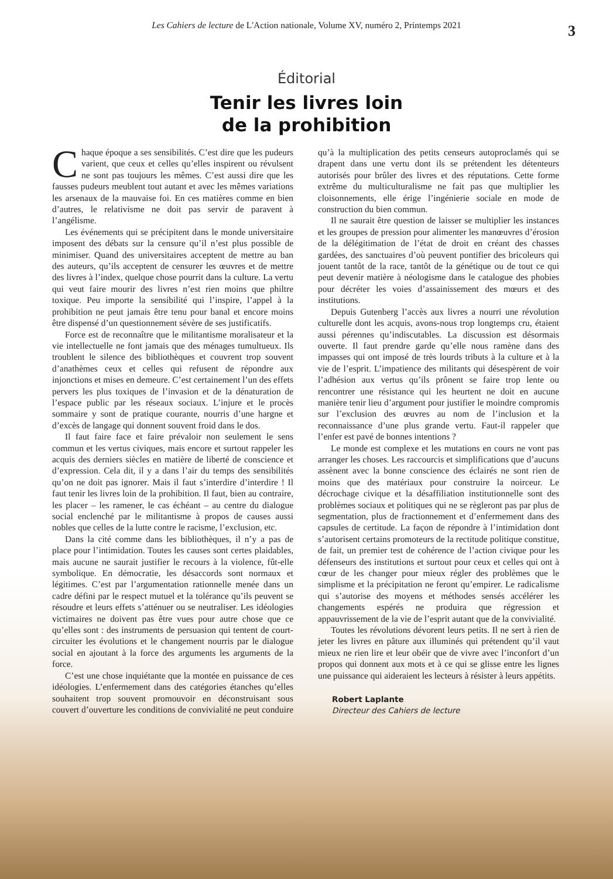Les Cahiers de lecture de L'Action nationale, Volume XV, numéro 2, Printemps 2021
3
Éditorial
Tenir les livres loin
de la prohibition
Chaque époque a ses sensibilités. C’est dire que les pudeurs varient, que ceux et celles qu’elles inspirent ou révulsent ne sont pas toujours les mêmes. C’est aussi dire que les fausses pudeurs meublent tout autant et avec les mêmes variations les arsenaux de la mauvaise foi. En ces matières comme en bien d’autres, le relativisme ne doit pas servir de paravent à l’angélisme.
Les événements qui se précipitent dans le monde universitaire imposent des débats sur la censure qu’il n’est plus possible de minimiser. Quand des universitaires acceptent de mettre au ban des auteurs, qu’ils acceptent de censurer les œuvres et de mettre des livres à l’index, quelque chose pourrit dans la culture. La vertu qui veut faire mourir des livres n’est rien moins que philtre toxique. Peu importe la sensibilité qui l’inspire, l’appel à la prohibition ne peut jamais être tenu pour banal et encore moins être dispensé d’un questionnement sévère de ses justificatifs.
Force est de reconnaître que le militantisme moralisateur et la vie intellectuelle ne font jamais que des ménages tumultueux. Ils troublent le silence des bibliothèques et couvrent trop souvent d’anathèmes ceux et celles qui refusent de répondre aux injonctions et mises en demeure. C’est certainement l’un des effets pervers les plus toxiques de l’invasion et de la dénaturation de l’espace public par les réseaux sociaux. L’injure et le procès sommaire y sont de pratique courante, nourris d’une hargne et d’excès de langage qui donnent souvent froid dans le dos.
Il faut faire face et faire prévaloir non seulement le sens commun et les vertus civiques, mais encore et surtout rappeler les acquis des derniers siècles en matière de liberté de conscience et d’expression. Cela dit, il y a dans l’air du temps des sensibilités qu’on ne doit pas ignorer. Mais il faut s’interdire d’interdire ! Il faut tenir les livres loin de la prohibition. Il faut, bien au contraire, les placer – les ramener, le cas échéant – au centre du dialogue social enclenché par le militantisme à propos de causes aussi nobles que celles de la lutte contre le racisme, l’exclusion, etc.
Dans la cité comme dans les bibliothèques, il n’y a pas de place pour l’intimidation. Toutes les causes sont certes plaidables, mais aucune ne saurait justifier le recours à la violence, fût-elle symbolique. En démocratie, les désaccords sont normaux et légitimes. C’est par l’argumentation rationnelle menée dans un cadre défini par le respect mutuel et la tolérance qu’ils peuvent se résoudre et leurs effets s’atténuer ou se neutraliser. Les idéologies victimaires ne doivent pas être vues pour autre chose que ce qu’elles sont : des instruments de persuasion qui tentent de court-circuiter les évolutions et le changement nourris par le dialogue social en ajoutant à la force des arguments les arguments de la force.
C’est une chose inquiétante que la montée en puissance de ces idéologies. L’enfermement dans des catégories étanches qu’elles souhaitent trop souvent promouvoir en déconstruisant sous couvert d’ouverture les conditions de convivialité ne peut conduire qu’à la multiplication des petits censeurs autoproclamés qui se drapent dans une vertu dont ils se prétendent les détenteurs autorisés pour brûler des livres et des réputations. Cette forme extrême du multiculturalisme ne fait pas que multiplier les cloisonnements, elle érige l’ingénierie sociale en mode de construction du bien commun.
Il ne saurait être question de laisser se multiplier les instances et les groupes de pression pour alimenter les manœuvres d’érosion de la délégitimation de l’état de droit en créant des chasses gardées, des sanctuaires d’où peuvent pontifier des bricoleurs qui jouent tantôt de la race, tantôt de la génétique ou de tout ce qui peut devenir matière à néologisme dans le catalogue des phobies pour décréter les voies d’assainissement des mœurs et des institutions.
Depuis Gutenberg l’accès aux livres a nourri une révolution culturelle dont les acquis, avons-nous trop longtemps cru, étaient aussi pérennes qu’indiscutables. La discussion est désormais ouverte. Il faut prendre garde qu’elle nous ramène dans des impasses qui ont imposé de très lourds tributs à la culture et à la vie de l’esprit. L’impatience des militants qui désespèrent de voir l’adhésion aux vertus qu’ils prônent se faire trop lente ou rencontrer une résistance qui les heurtent ne doit en aucune manière tenir lieu d’argument pour justifier le moindre compromis sur l’exclusion des œuvres au nom de l’inclusion et la reconnaissance d’une plus grande vertu. Faut-il rappeler que l’enfer est pavé de bonnes intentions ?
Le monde est complexe et les mutations en cours ne vont pas arranger les choses. Les raccourcis et simplifications que d’aucuns assènent avec la bonne conscience des éclairés ne sont rien de moins que des matériaux pour construire la noirceur. Le décrochage civique et la désaffiliation institutionnelle sont des problèmes sociaux et politiques qui ne se règleront pas par plus de segmentation, plus de fractionnement et d’enfermement dans des capsules de certitude. La façon de répondre à l’intimidation dont s’autorisent certains promoteurs de la rectitude politique constitue, de fait, un premier test de cohérence de l’action civique pour les défenseurs des institutions et surtout pour ceux et celles qui ont à cœur de les changer pour mieux régler des problèmes que le simplisme et la précipitation ne feront qu’empirer. Le radicalisme qui s’autorise des moyens et méthodes sensés accélérer les changements espérés ne produira que régression et appauvrissement de la vie de l’esprit autant que de la convivialité.
Toutes les révolutions dévorent leurs petits. Il ne sert à rien de jeter les livres en pâture aux illuminés qui prétendent qu’il vaut mieux ne rien lire et leur obéir que de vivre avec l’inconfort d’un propos qui donnent aux mots et à ce qui se glisse entre les lignes une puissance qui aideraient les lecteurs à résister à leurs appétits.
Robert Laplante
Directeur des Cahiers de lecture